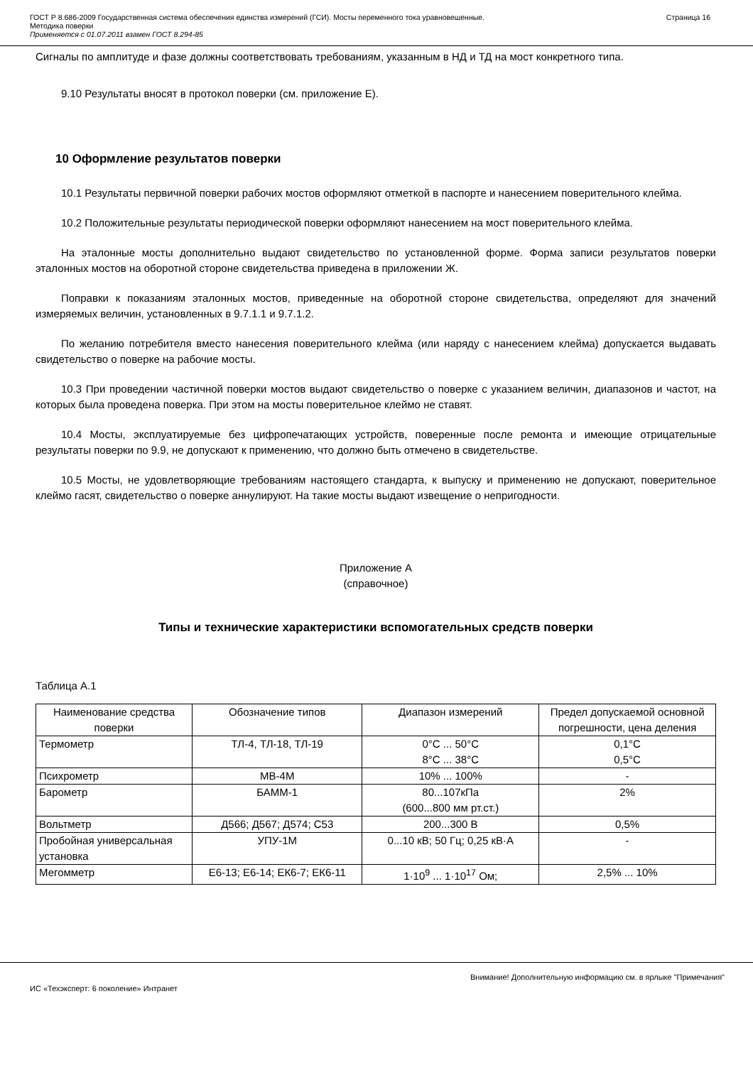ГОСТ Р 8.686-2009 Государственная система обеспечения единства измерений (ГСИ). Мосты переменного тока уравновешенные.
Методика поверки
Применяется с 01.07.2011 взамен ГОСТ 8.294-85
Страница 16
Сигналы по амплитуде и фазе должны соответствовать требованиям, указанным в НД и ТД на мост конкретного типа.
9.10 Результаты вносят в протокол поверки (см. приложение Е).
10 Оформление результатов поверки
10.1 Результаты первичной поверки рабочих мостов оформляют отметкой в паспорте и нанесением поверительного клейма.
10.2 Положительные результаты периодической поверки оформляют нанесением на мост поверительного клейма.
На эталонные мосты дополнительно выдают свидетельство по установленной форме. Форма записи результатов поверки эталонных мостов на оборотной стороне свидетельства приведена в приложении Ж.
Поправки к показаниям эталонных мостов, приведенные на оборотной стороне свидетельства, определяют для значений измеряемых величин, установленных в 9.7.1.1 и 9.7.1.2.
По желанию потребителя вместо нанесения поверительного клейма (или наряду с нанесением клейма) допускается выдавать свидетельство о поверке на рабочие мосты.
10.3 При проведении частичной поверки мостов выдают свидетельство о поверке с указанием величин, диапазонов и частот, на которых была проведена поверка. При этом на мосты поверительное клеймо не ставят.
10.4 Мосты, эксплуатируемые без цифропечатающих устройств, поверенные после ремонта и имеющие отрицательные результаты поверки по 9.9, не допускают к применению, что должно быть отмечено в свидетельстве.
10.5 Мосты, не удовлетворяющие требованиям настоящего стандарта, к выпуску и применению не допускают, поверительное клеймо гасят, свидетельство о поверке аннулируют. На такие мосты выдают извещение о непригодности.
Приложение А
(справочное)
Типы и технические характеристики вспомогательных средств поверки
Таблица А.1
| Наименование средства поверки | Обозначение типов | Диапазон измерений | Предел допускаемой основной погрешности, цена деления |
| --- | --- | --- | --- |
| Термометр | ТЛ-4, ТЛ-18, ТЛ-19 | 0°С ... 50°С 8°С ... 38°С | 0,1°С 0,5°С |
| Психрометр | МВ-4М | 10% ... 100% | - |
| Барометр | БАММ-1 | 80...107кПа (600...800 мм рт.ст.) | 2% |
| Вольтметр | Д566; Д567; Д574; С53 | 200...300 В | 0,5% |
| Пробойная универсальная установка | УПУ-1М | 0...10 кВ; 50 Гц; 0,25 кВ·А | - |
| Мегомметр | Е6-13; Е6-14; ЕК6-7; ЕК6-11 | 1·10<sup>9</sup> ... 1·10<sup>17</sup> Ом; | 2,5% ... 10% |
Внимание! Дополнительную информацию см. в ярлыке "Примечания"
ИС «Техэксперт: 6 поколение» Интранет